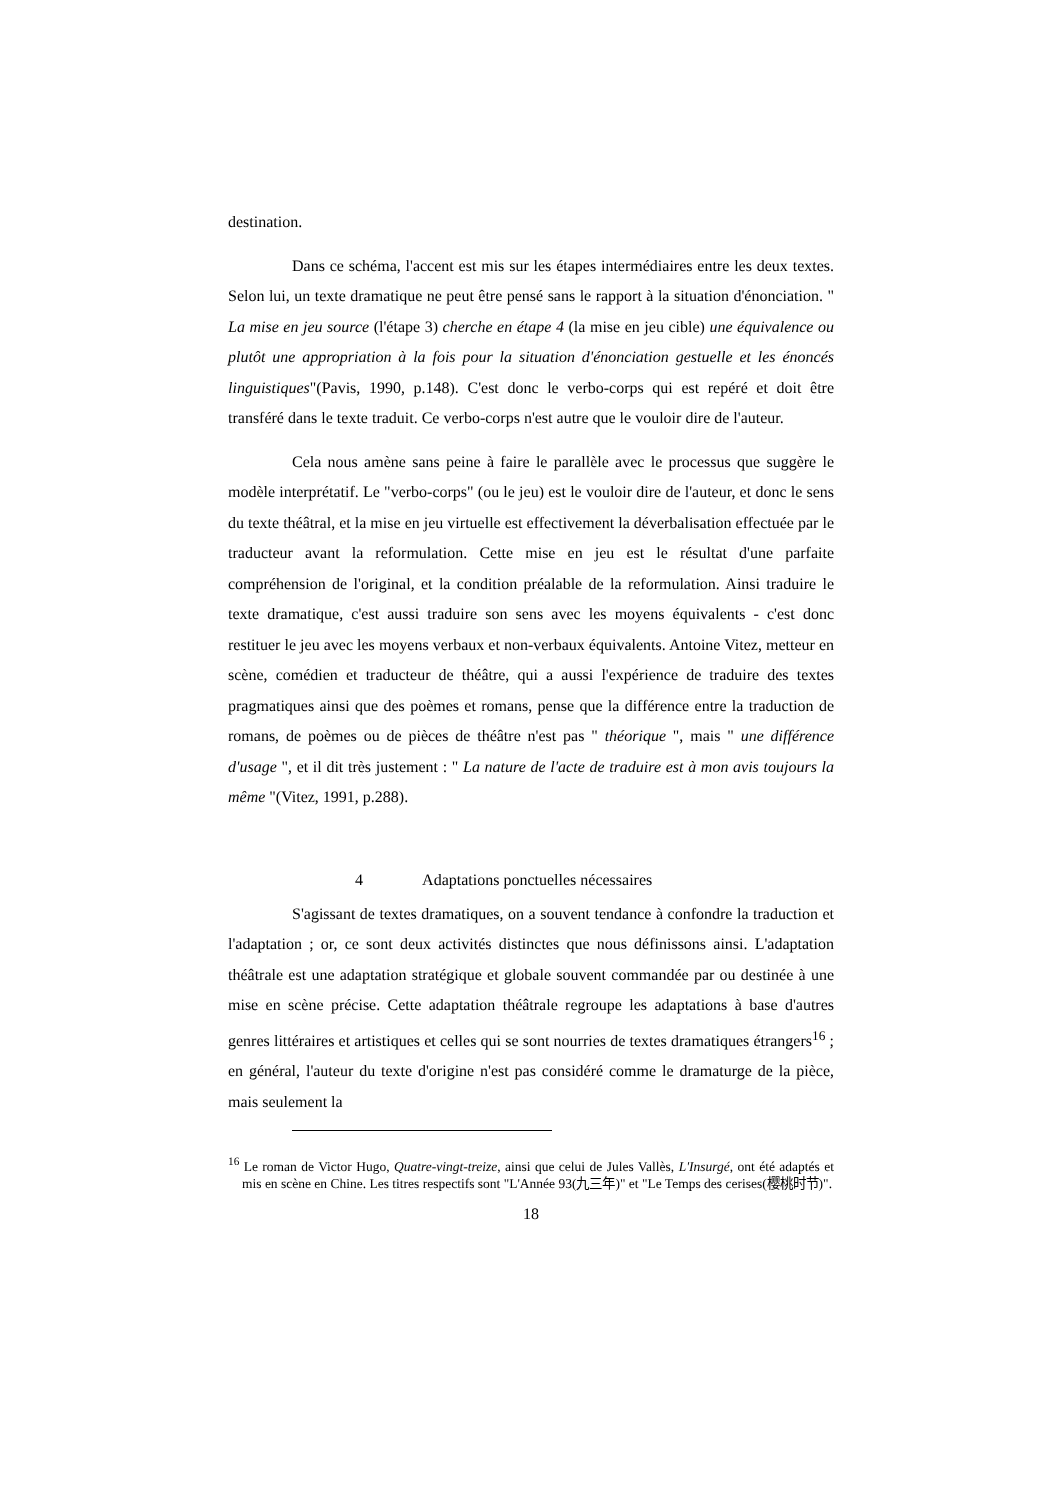destination.
Dans ce schéma, l'accent est mis sur les étapes intermédiaires entre les deux textes. Selon lui, un texte dramatique ne peut être pensé sans le rapport à la situation d'énonciation. " La mise en jeu source (l'étape 3) cherche en étape 4 (la mise en jeu cible) une équivalence ou plutôt une appropriation à la fois pour la situation d'énonciation gestuelle et les énoncés linguistiques"(Pavis, 1990, p.148). C'est donc le verbo-corps qui est repéré et doit être transféré dans le texte traduit. Ce verbo-corps n'est autre que le vouloir dire de l'auteur.
Cela nous amène sans peine à faire le parallèle avec le processus que suggère le modèle interprétatif. Le "verbo-corps" (ou le jeu) est le vouloir dire de l'auteur, et donc le sens du texte théâtral, et la mise en jeu virtuelle est effectivement la déverbalisation effectuée par le traducteur avant la reformulation. Cette mise en jeu est le résultat d'une parfaite compréhension de l'original, et la condition préalable de la reformulation. Ainsi traduire le texte dramatique, c'est aussi traduire son sens avec les moyens équivalents - c'est donc restituer le jeu avec les moyens verbaux et non-verbaux équivalents. Antoine Vitez, metteur en scène, comédien et traducteur de théâtre, qui a aussi l'expérience de traduire des textes pragmatiques ainsi que des poèmes et romans, pense que la différence entre la traduction de romans, de poèmes ou de pièces de théâtre n'est pas " théorique ", mais " une différence d'usage ", et il dit très justement : " La nature de l'acte de traduire est à mon avis toujours la même "(Vitez, 1991, p.288).
4 Adaptations ponctuelles nécessaires
S'agissant de textes dramatiques, on a souvent tendance à confondre la traduction et l'adaptation ; or, ce sont deux activités distinctes que nous définissons ainsi. L'adaptation théâtrale est une adaptation stratégique et globale souvent commandée par ou destinée à une mise en scène précise. Cette adaptation théâtrale regroupe les adaptations à base d'autres genres littéraires et artistiques et celles qui se sont nourries de textes dramatiques étrangers<sup>16</sup> ; en général, l'auteur du texte d'origine n'est pas considéré comme le dramaturge de la pièce, mais seulement la
<sup>16</sup> Le roman de Victor Hugo, Quatre-vingt-treize, ainsi que celui de Jules Vallès, L'Insurgé, ont été adaptés et mis en scène en Chine. Les titres respectifs sont "L'Année 93(九三年)" et "Le Temps des cerises(樱桃时节)".
18